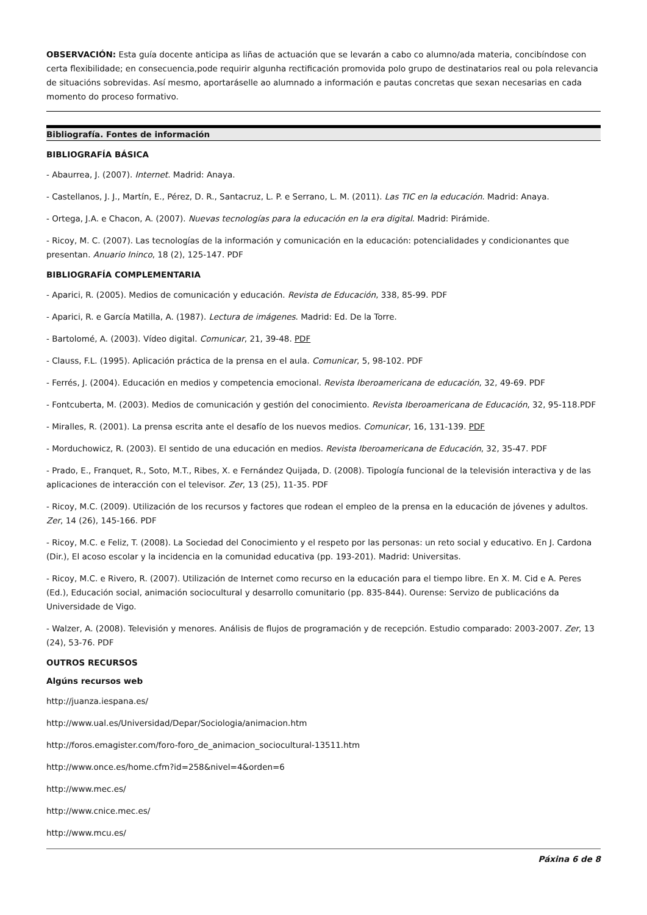OBSERVACIÓN: Esta guía docente anticipa as liñas de actuación que se levarán a cabo co alumno/ada materia, concibíndose con certa flexibilidade; en consecuencia,pode requirir algunha rectificación promovida polo grupo de destinatarios real ou pola relevancia de situacións sobrevidas. Así mesmo, aportaráselle ao alumnado a información e pautas concretas que sexan necesarias en cada momento do proceso formativo.
Bibliografía. Fontes de información
BIBLIOGRAFÍA BÁSICA
- Abaurrea, J. (2007). Internet. Madrid: Anaya.
- Castellanos, J. J., Martín, E., Pérez, D. R., Santacruz, L. P. e Serrano, L. M. (2011). Las TIC en la educación. Madrid: Anaya.
- Ortega, J.A. e Chacon, A. (2007). Nuevas tecnologías para la educación en la era digital. Madrid: Pirámide.
- Ricoy, M. C. (2007). Las tecnologías de la información y comunicación en la educación: potencialidades y condicionantes que presentan. Anuario Ininco, 18 (2), 125-147. PDF
BIBLIOGRAFÍA COMPLEMENTARIA
- Aparici, R. (2005). Medios de comunicación y educación. Revista de Educación, 338, 85-99. PDF
- Aparici, R. e García Matilla, A. (1987). Lectura de imágenes. Madrid: Ed. De la Torre.
- Bartolomé, A. (2003). Vídeo digital. Comunicar, 21, 39-48. PDF
- Clauss, F.L. (1995). Aplicación práctica de la prensa en el aula. Comunicar, 5, 98-102. PDF
- Ferrés, J. (2004). Educación en medios y competencia emocional. Revista Iberoamericana de educación, 32, 49-69. PDF
- Fontcuberta, M. (2003). Medios de comunicación y gestión del conocimiento. Revista Iberoamericana de Educación, 32, 95-118.PDF
- Miralles, R. (2001). La prensa escrita ante el desafío de los nuevos medios. Comunicar, 16, 131-139. PDF
- Morduchowicz, R. (2003). El sentido de una educación en medios. Revista Iberoamericana de Educación, 32, 35-47. PDF
- Prado, E., Franquet, R., Soto, M.T., Ribes, X. e Fernández Quijada, D. (2008). Tipología funcional de la televisión interactiva y de las aplicaciones de interacción con el televisor. Zer, 13 (25), 11-35. PDF
- Ricoy, M.C. (2009). Utilización de los recursos y factores que rodean el empleo de la prensa en la educación de jóvenes y adultos. Zer, 14 (26), 145-166. PDF
- Ricoy, M.C. e Feliz, T. (2008). La Sociedad del Conocimiento y el respeto por las personas: un reto social y educativo. En J. Cardona (Dir.), El acoso escolar y la incidencia en la comunidad educativa (pp. 193-201). Madrid: Universitas.
- Ricoy, M.C. e Rivero, R. (2007). Utilización de Internet como recurso en la educación para el tiempo libre. En X. M. Cid e A. Peres (Ed.), Educación social, animación sociocultural y desarrollo comunitario (pp. 835-844). Ourense: Servizo de publicacións da Universidade de Vigo.
- Walzer, A. (2008). Televisión y menores. Análisis de flujos de programación y de recepción. Estudio comparado: 2003-2007. Zer, 13 (24), 53-76. PDF
OUTROS RECURSOS
Algúns recursos web
http://juanza.iespana.es/
http://www.ual.es/Universidad/Depar/Sociologia/animacion.htm
http://foros.emagister.com/foro-foro_de_animacion_sociocultural-13511.htm
http://www.once.es/home.cfm?id=258&nivel=4&orden=6
http://www.mec.es/
http://www.cnice.mec.es/
http://www.mcu.es/
Páxina 6 de 8